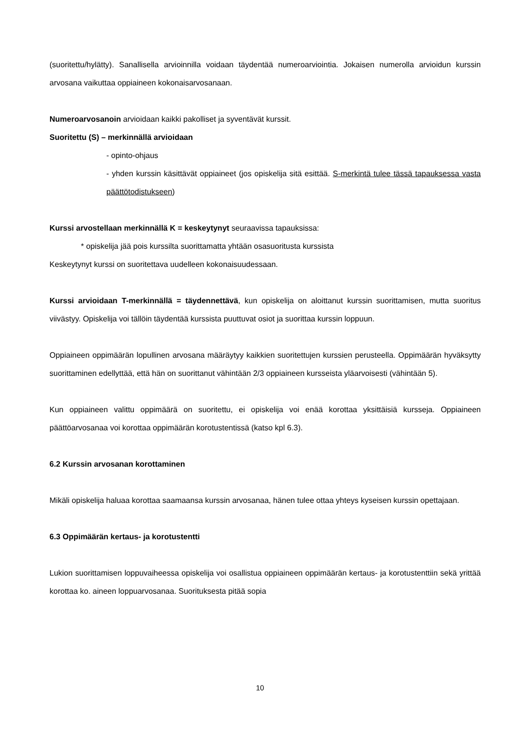(suoritettu/hylätty). Sanallisella arvioinnilla voidaan täydentää numeroarviointia. Jokaisen numerolla arvioidun kurssin arvosana vaikuttaa oppiaineen kokonaisarvosanaan.
Numeroarvosanoin arvioidaan kaikki pakolliset ja syventävät kurssit.
Suoritettu (S) – merkinnällä arvioidaan
- opinto-ohjaus
- yhden kurssin käsittävät oppiaineet (jos opiskelija sitä esittää. S-merkintä tulee tässä tapauksessa vasta päättötodistukseen)
Kurssi arvostellaan merkinnällä K = keskeytynyt seuraavissa tapauksissa:
* opiskelija jää pois kurssilta suorittamatta yhtään osasuoritusta kurssista
Keskeytynyt kurssi on suoritettava uudelleen kokonaisuudessaan.
Kurssi arvioidaan T-merkinnällä = täydennettävä, kun opiskelija on aloittanut kurssin suorittamisen, mutta suoritus viivästyy. Opiskelija voi tällöin täydentää kurssista puuttuvat osiot ja suorittaa kurssin loppuun.
Oppiaineen oppimäärän lopullinen arvosana määräytyy kaikkien suoritettujen kurssien perusteella. Oppimäärän hyväksytty suorittaminen edellyttää, että hän on suorittanut vähintään 2/3 oppiaineen kursseista yläarvoisesti (vähintään 5).
Kun oppiaineen valittu oppimäärä on suoritettu, ei opiskelija voi enää korottaa yksittäisiä kursseja. Oppiaineen päättöarvosanaa voi korottaa oppimäärän korotustentissä (katso kpl 6.3).
6.2 Kurssin arvosanan korottaminen
Mikäli opiskelija haluaa korottaa saamaansa kurssin arvosanaa, hänen tulee ottaa yhteys kyseisen kurssin opettajaan.
6.3 Oppimäärän kertaus- ja korotustentti
Lukion suorittamisen loppuvaiheessa opiskelija voi osallistua oppiaineen oppimäärän kertaus- ja korotustenttiin sekä yrittää korottaa ko. aineen loppuarvosanaa. Suorituksesta pitää sopia
10